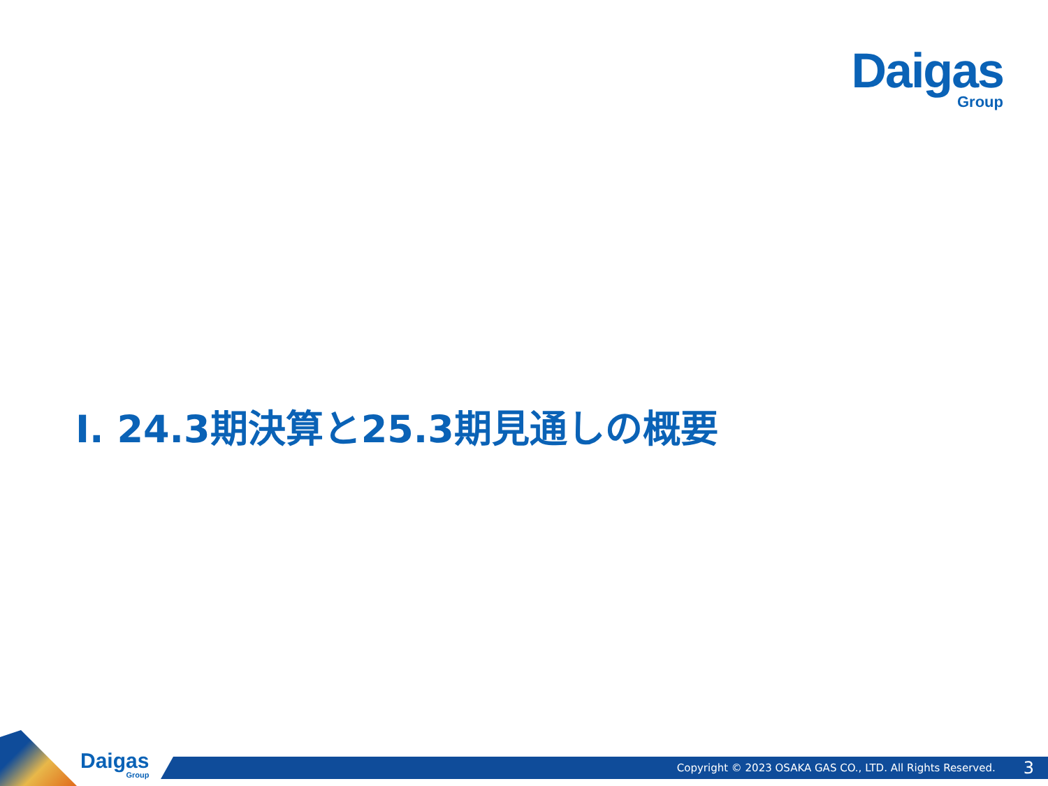Daigas
Group
Ⅰ. 24.3期決算と25.3期見通しの概要
Daigas
Group
Copyright © 2023 OSAKA GAS CO., LTD. All Rights Reserved. 3